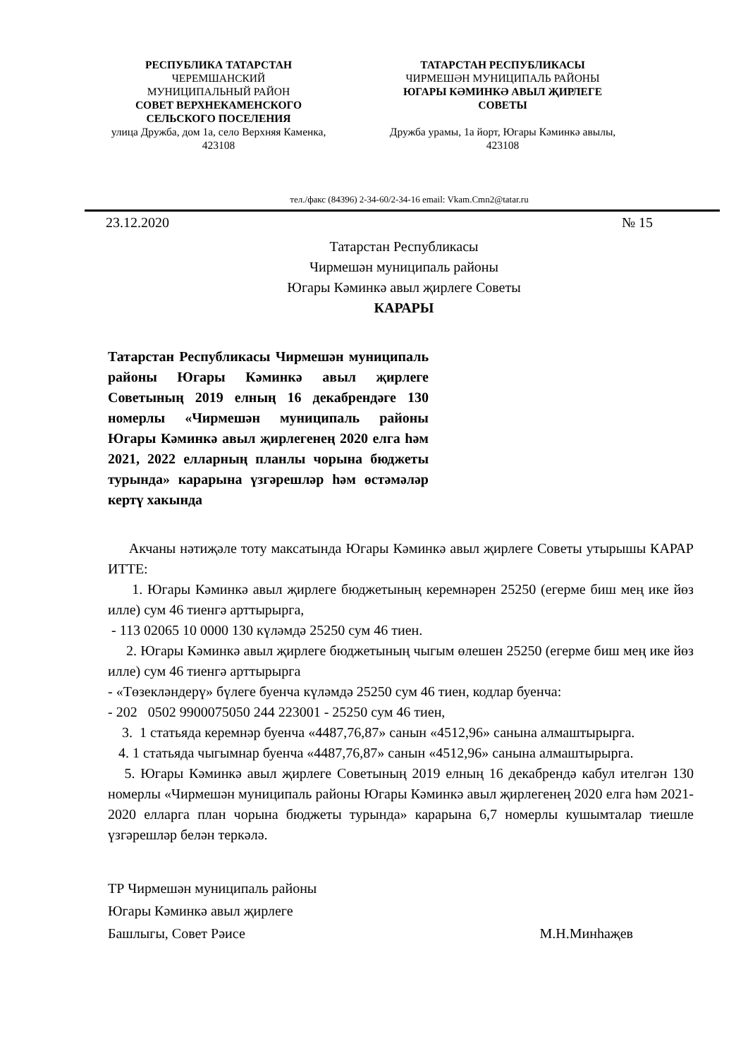РЕСПУБЛИКА ТАТАРСТАН
ЧЕРЕМШАНСКИЙ
МУНИЦИПАЛЬНЫЙ РАЙОН
СОВЕТ ВЕРХНЕКАМЕНСКОГО
СЕЛЬСКОГО ПОСЕЛЕНИЯ
улица Дружба, дом 1а, село Верхняя Каменка, 423108
ТАТАРСТАН РЕСПУБЛИКАСЫ
ЧИРМЕШӘН МУНИЦИПАЛЬ РАЙОНЫ
ЮГАРЫ КӘМИНКӘ АВЫЛ ҖИРЛЕГЕ
СОВЕТЫ
Дружба урамы, 1а йорт, Югары Кәминкә авылы, 423108
тел./факс (84396) 2-34-60/2-34-16 email: Vkam.Cmn2@tatar.ru
23.12.2020 № 15
Татарстан Республикасы
Чирмешән муниципаль районы
Югары Кәминкә авыл җирлеге Советы
КАРАРЫ
Татарстан Республикасы Чирмешән муниципаль районы Югары Кәминкә авыл җирлеге Советының 2019 елның 16 декабрендәге 130 номерлы «Чирмешән муниципаль районы Югары Кәминкә авыл җирлегенең 2020 елга һәм 2021, 2022 елларның планлы чорына бюджеты турында» карарына үзгәрешләр һәм өстәмәләр кертү хакында
Акчаны нәтиҗәле тоту максатында Югары Кәминкә авыл җирлеге Советы утырышы КАРАР ИТТЕ:
1. Югары Кәминкә авыл җирлеге бюджетының керемнәрен 25250 (егерме биш мең ике йөз илле) сум 46 тиенгә арттырырга,
- 113 02065 10 0000 130 күләмдә 25250 сум 46 тиен.
2. Югары Кәминкә авыл җирлеге бюджетының чыгым өлешен 25250 (егерме биш мең ике йөз илле) сум 46 тиенгә арттырырга
- «Төзекләндерү» бүлеге буенча күләмдә 25250 сум 46 тиен, кодлар буенча:
- 202 0502 9900075050 244 223001 - 25250 сум 46 тиен,
3. 1 статьяда керемнәр буенча «4487,76,87» санын «4512,96» санына алмаштырырга.
4. 1 статьяда чыгымнар буенча «4487,76,87» санын «4512,96» санына алмаштырырга.
5. Югары Кәминкә авыл җирлеге Советының 2019 елның 16 декабрендә кабул ителгән 130 номерлы «Чирмешән муниципаль районы Югары Кәминкә авыл җирлегенең 2020 елга һәм 2021-2020 елларга план чорына бюджеты турында» карарына 6,7 номерлы кушымталар тиешле үзгәрешләр белән теркәлә.
ТР Чирмешән муниципаль районы
Югары Кәминкә авыл җирлеге
Башлыгы, Совет Рәисе М.Н.Минһаҗев